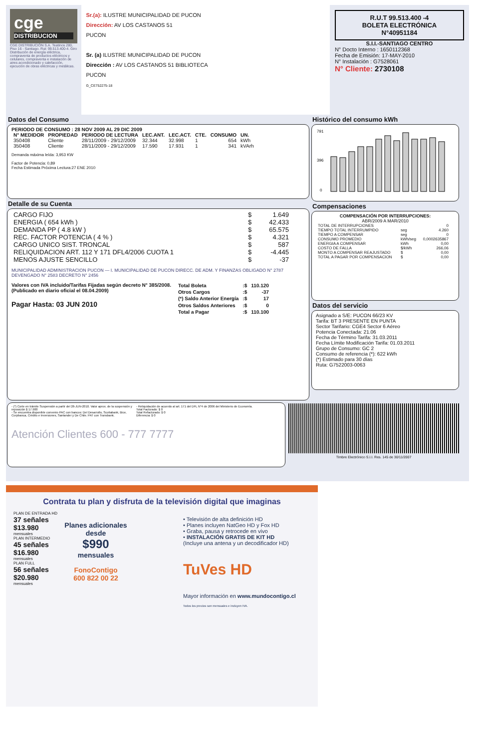cge
DISTRIBUCION
CGE DISTRIBUCIÓN S.A. Teatinos 280, Piso 16 - Santiago. Rut: 99.513.400-4. Giro Distribución de energía eléctrica, compraventa de productos eléctricos y celulares, compraventa e instalación de aires acondicionado y calefacción, ejecución de obras eléctricas y metálicas.
Sr.(a): ILUSTRE MUNICIPALIDAD DE PUCON
Dirección: AV LOS CASTANOS 51
PUCON
Sr. (a) ILUSTRE MUNICIPALIDAD DE PUCON
Dirección : AV LOS CASTANOS 51 BIBLIOTECA
PUCON
G_CE752275-18
R.U.T 99.513.400 -4
BOLETA ELECTRÓNICA
N°40951184
S.I.I.-SANTIAGO CENTRO
N° Docto Interno : 1650112368
Fecha de Emisión: 17-MAY-2010
N° Instalación : G7528061
N° Cliente: 2730108
Datos del Consumo
PERIODO DE CONSUMO : 28 NOV 2009 AL 29 DIC 2009
| N° MEDIDOR | PROPIEDAD | PERIODO DE LECTURA | LEC.ANT. | LEC.ACT. | CTE. | CONSUMO | UN. |
| --- | --- | --- | --- | --- | --- | --- | --- |
| 350408 | Cliente | 28/11/2009 - 29/12/2009 | 32.344 | 32.998 | 1 | 654 | kWh |
| 350408 | Cliente | 28/11/2009 - 29/12/2009 | 17.590 | 17.931 | 1 | 341 | kVArh |
Demanda máxima leída: 3,953 KW
Factor de Potencia: 0,89
Fecha Estimada Próxima Lectura:27 ENE 2010
Detalle de su Cuenta
| CARGO FIJO | $ | 1.649 |
| ENERGIA ( 654 kWh ) | $ | 42.433 |
| DEMANDA PP ( 4.8 kW ) | $ | 65.575 |
| REC. FACTOR POTENCIA ( 4 % ) | $ | 4.321 |
| CARGO UNICO SIST. TRONCAL | $ | 587 |
| RELIQUIDACION ART. 112 Y 171 DFL4/2006 CUOTA 1 | $ | -4.445 |
| MENOS AJUSTE SENCILLO | $ | -37 |
MUNICIPALIDAD ADMINISTRACION PUCON — I. MUNICIPALIDAD DE PUCON DIRECC. DE ADM. Y FINANZAS OBLIGADO N° 2787 DEVENGADO N° 2583 DECRETO N° 2456
Valores con IVA incluido/Tarifas Fijadas según decreto N° 385/2008. (Publicado en diario oficial el 08.04.2009)
Pagar Hasta: 03 JUN 2010
| Total Boleta | :$ | 110.120 |
| Otros Cargos | :$ | -37 |
| (*) Saldo Anterior Energía | :$ | 17 |
| Otros Saldos Anteriores | :$ | 0 |
| Total a Pagar | :$ | 110.100 |
Histórico del consumo kWh
791
396
0
Compensaciones
COMPENSACIÓN POR INTERRUPCIONES:
ABR/2009 A MAR/2010
| TOTAL DE INTERRUPCIONES | | 0 |
| TIEMPO TOTAL INTERRUMPIDO | seg | 4.260 |
| TIEMPO A COMPENSAR | seg | 0 |
| CONSUMO PROMEDIO | kWh/seg | 0,0002635867 |
| ENERGIA A COMPENSAR | kWh | 0,00 |
| COSTO DE FALLA | $/kWh | 266,06 |
| MONTO A COMPENSAR REAJUSTADO | $ | 0,00 |
| TOTAL A PAGAR POR COMPENSACION | $ | 0,00 |
Datos del servicio
Asignado a S/E: PUCON 66/23 KV
Tarifa: BT 3 PRESENTE EN PUNTA
Sector Tarifario: CGE4 Sector 6 Aéreo
Potencia Conectada: 21.06
Fecha de Término Tarifa: 31.03.2011
Fecha Límite Modificación Tarifa: 01.03.2011
Grupo de Consumo: GC 2
Consumo de referencia (*): 622 kWh
(*) Estimado para 30 días
Ruta: G7522003-0063
- (*) Corte en trámite Suspensión a partir del 26-JUN-2010. Valor aprox. de la suspensión y reposición $ 17.900
- Se encuentra disponible convenio PAC con bancos: Del Desarrollo, Scotiabank, Bice, Corpbanca, Crédito e Inversiones, Santander y De Chile. PAT con Transbank.
- Reliquidación de acuerdo al art. 171 del DFL N°4 de 2006 del Ministerio de Economía.
Total Facturado: $ 0
Total Refacturado: $ 0
Diferencia: $ 0
Atención Clientes 600 - 777 7777
Timbre Electrónico S.I.I. Res. 145 de 30/11/2007
Contrata tu plan y disfruta de la televisión digital que imaginas
PLAN DE ENTRADA HD
37 señales $13.980 mensuales
PLAN INTERMEDIO
45 señales $16.980 mensuales
PLAN FULL
56 señales $20.980 mensuales
Planes adicionales desde
$990
mensuales
FonoContigo
600 822 00 22
• Televisión de alta definición HD
• Planes incluyen NatGeo HD y Fox HD
• Graba, pausa y retrocede en vivo
• INSTALACIÓN GRATIS DE KIT HD
(Incluye una antena y un decodificador HD)
TuVes HD
Mayor información en www.mundocontigo.cl
Todos los precios son mensuales e incluyen IVA.